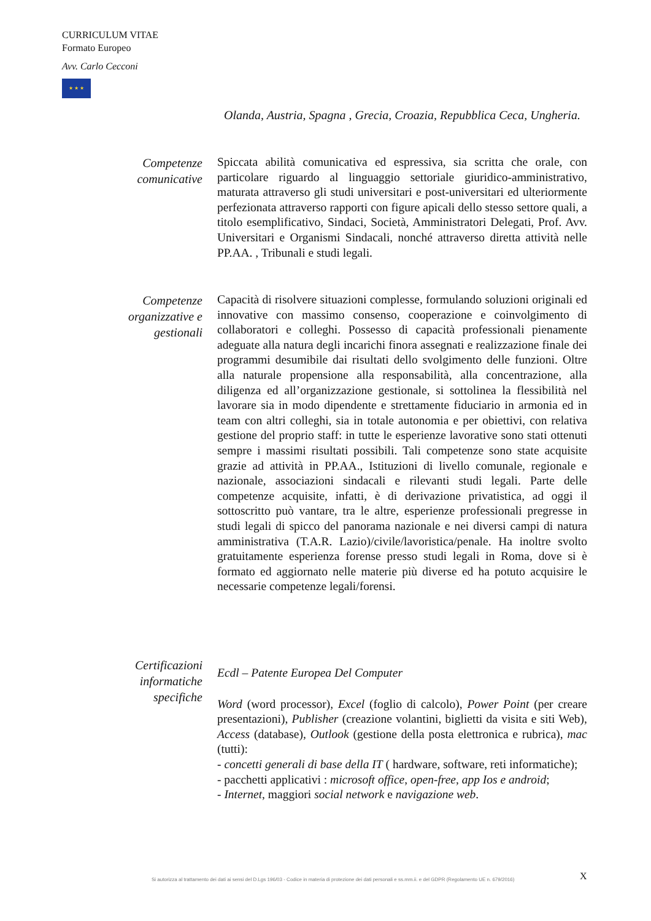CURRICULUM VITAE
Formato Europeo
Avv. Carlo Cecconi
★ ★ ★
Olanda, Austria, Spagna , Grecia, Croazia, Repubblica Ceca, Ungheria.
Competenze comunicative
Spiccata abilità comunicativa ed espressiva, sia scritta che orale, con particolare riguardo al linguaggio settoriale giuridico-amministrativo, maturata attraverso gli studi universitari e post-universitari ed ulteriormente perfezionata attraverso rapporti con figure apicali dello stesso settore quali, a titolo esemplificativo, Sindaci, Società, Amministratori Delegati, Prof. Avv. Universitari e Organismi Sindacali, nonché attraverso diretta attività nelle PP.AA. , Tribunali e studi legali.
Competenze organizzative e gestionali
Capacità di risolvere situazioni complesse, formulando soluzioni originali ed innovative con massimo consenso, cooperazione e coinvolgimento di collaboratori e colleghi. Possesso di capacità professionali pienamente adeguate alla natura degli incarichi finora assegnati e realizzazione finale dei programmi desumibile dai risultati dello svolgimento delle funzioni. Oltre alla naturale propensione alla responsabilità, alla concentrazione, alla diligenza ed all’organizzazione gestionale, si sottolinea la flessibilità nel lavorare sia in modo dipendente e strettamente fiduciario in armonia ed in team con altri colleghi, sia in totale autonomia e per obiettivi, con relativa gestione del proprio staff: in tutte le esperienze lavorative sono stati ottenuti sempre i massimi risultati possibili. Tali competenze sono state acquisite grazie ad attività in PP.AA., Istituzioni di livello comunale, regionale e nazionale, associazioni sindacali e rilevanti studi legali. Parte delle competenze acquisite, infatti, è di derivazione privatistica, ad oggi il sottoscritto può vantare, tra le altre, esperienze professionali pregresse in studi legali di spicco del panorama nazionale e nei diversi campi di natura amministrativa (T.A.R. Lazio)/civile/lavoristica/penale. Ha inoltre svolto gratuitamente esperienza forense presso studi legali in Roma, dove si è formato ed aggiornato nelle materie più diverse ed ha potuto acquisire le necessarie competenze legali/forensi.
Certificazioni informatiche specifiche
Ecdl – Patente Europea Del Computer
Word (word processor), Excel (foglio di calcolo), Power Point (per creare presentazioni), Publisher (creazione volantini, biglietti da visita e siti Web), Access (database), Outlook (gestione della posta elettronica e rubrica), mac (tutti):
- concetti generali di base della IT ( hardware, software, reti informatiche);
- pacchetti applicativi : microsoft office, open-free, app Ios e android;
- Internet, maggiori social network e navigazione web.
Si autorizza al trattamento dei dati ai sensi del D.Lgs 196/03 - Codice in materia di protezione dei dati personali e ss.mm.ii. e del GDPR (Regolamento UE n. 679/2016)
X